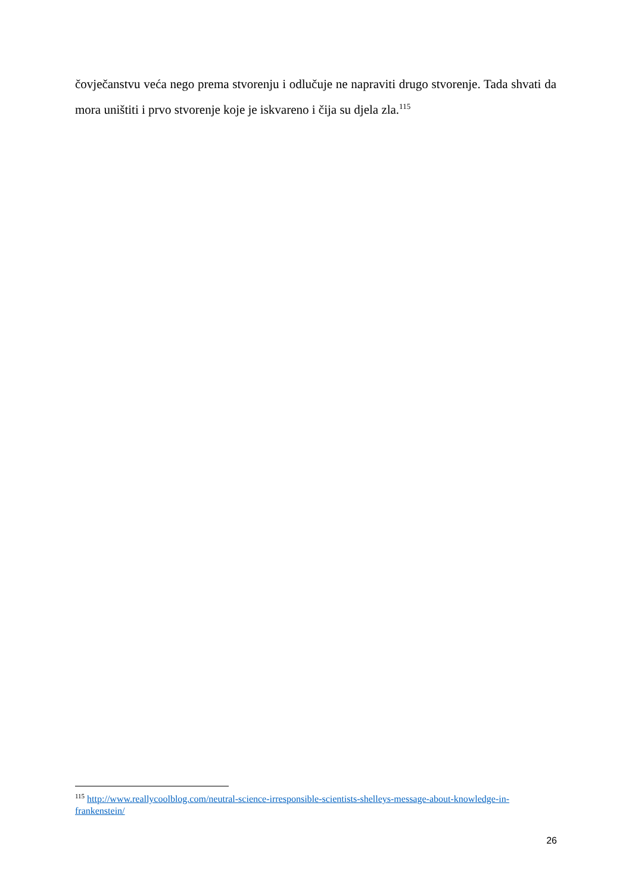čovječanstvu veća nego prema stvorenju i odlučuje ne napraviti drugo stvorenje. Tada shvati da mora uništiti i prvo stvorenje koje je iskvareno i čija su djela zla.<sup>115</sup>
<sup>115</sup> http://www.reallycoolblog.com/neutral-science-irresponsible-scientists-shelleys-message-about-knowledge-in-frankenstein/
26